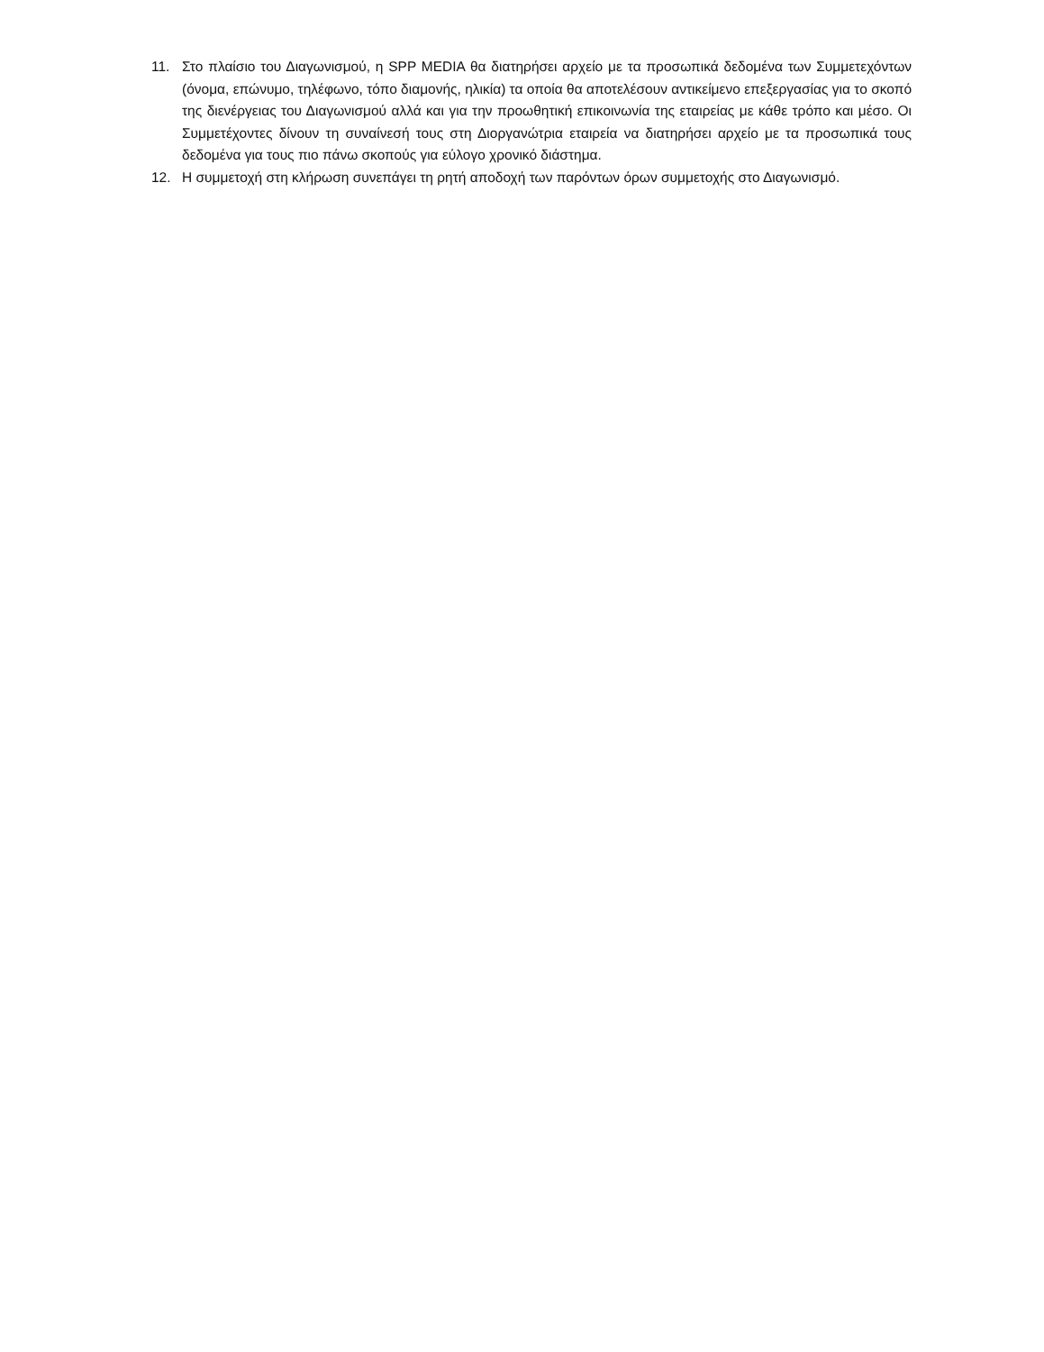11. Στο πλαίσιο του Διαγωνισμού, η SPP MEDIA θα διατηρήσει αρχείο με τα προσωπικά δεδομένα των Συμμετεχόντων (όνομα, επώνυμο, τηλέφωνο, τόπο διαμονής, ηλικία) τα οποία θα αποτελέσουν αντικείμενο επεξεργασίας για το σκοπό της διενέργειας του Διαγωνισμού αλλά και για την προωθητική επικοινωνία της εταιρείας με κάθε τρόπο και μέσο. Οι Συμμετέχοντες δίνουν τη συναίνεσή τους στη Διοργανώτρια εταιρεία να διατηρήσει αρχείο με τα προσωπικά τους δεδομένα για τους πιο πάνω σκοπούς για εύλογο χρονικό διάστημα.
12. Η συμμετοχή στη κλήρωση συνεπάγει τη ρητή αποδοχή των παρόντων όρων συμμετοχής στο Διαγωνισμό.